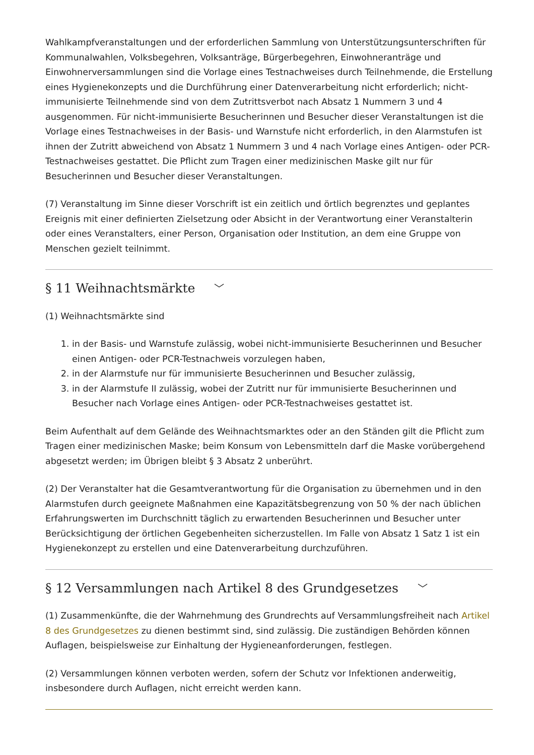Wahlkampfveranstaltungen und der erforderlichen Sammlung von Unterstützungsunterschriften für Kommunalwahlen, Volksbegehren, Volksanträge, Bürgerbegehren, Einwohneranträge und Einwohnerversammlungen sind die Vorlage eines Testnachweises durch Teilnehmende, die Erstellung eines Hygienekonzepts und die Durchführung einer Datenverarbeitung nicht erforderlich; nicht-immunisierte Teilnehmende sind von dem Zutrittsverbot nach Absatz 1 Nummern 3 und 4 ausgenommen. Für nicht-immunisierte Besucherinnen und Besucher dieser Veranstaltungen ist die Vorlage eines Testnachweises in der Basis- und Warnstufe nicht erforderlich, in den Alarmstufen ist ihnen der Zutritt abweichend von Absatz 1 Nummern 3 und 4 nach Vorlage eines Antigen- oder PCR-Testnachweises gestattet. Die Pflicht zum Tragen einer medizinischen Maske gilt nur für Besucherinnen und Besucher dieser Veranstaltungen.
(7) Veranstaltung im Sinne dieser Vorschrift ist ein zeitlich und örtlich begrenztes und geplantes Ereignis mit einer definierten Zielsetzung oder Absicht in der Verantwortung einer Veranstalterin oder eines Veranstalters, einer Person, Organisation oder Institution, an dem eine Gruppe von Menschen gezielt teilnimmt.
§ 11 Weihnachtsmärkte ﹀
(1) Weihnachtsmärkte sind
1. in der Basis- und Warnstufe zulässig, wobei nicht-immunisierte Besucherinnen und Besucher einen Antigen- oder PCR-Testnachweis vorzulegen haben,
2. in der Alarmstufe nur für immunisierte Besucherinnen und Besucher zulässig,
3. in der Alarmstufe II zulässig, wobei der Zutritt nur für immunisierte Besucherinnen und Besucher nach Vorlage eines Antigen- oder PCR-Testnachweises gestattet ist.
Beim Aufenthalt auf dem Gelände des Weihnachtsmarktes oder an den Ständen gilt die Pflicht zum Tragen einer medizinischen Maske; beim Konsum von Lebensmitteln darf die Maske vorübergehend abgesetzt werden; im Übrigen bleibt § 3 Absatz 2 unberührt.
(2) Der Veranstalter hat die Gesamtverantwortung für die Organisation zu übernehmen und in den Alarmstufen durch geeignete Maßnahmen eine Kapazitätsbegrenzung von 50 % der nach üblichen Erfahrungswerten im Durchschnitt täglich zu erwartenden Besucherinnen und Besucher unter Berücksichtigung der örtlichen Gegebenheiten sicherzustellen. Im Falle von Absatz 1 Satz 1 ist ein Hygienekonzept zu erstellen und eine Datenverarbeitung durchzuführen.
§ 12 Versammlungen nach Artikel 8 des Grundgesetzes ﹀
(1) Zusammenkünfte, die der Wahrnehmung des Grundrechts auf Versammlungsfreiheit nach Artikel 8 des Grundgesetzes zu dienen bestimmt sind, sind zulässig. Die zuständigen Behörden können Auflagen, beispielsweise zur Einhaltung der Hygieneanforderungen, festlegen.
(2) Versammlungen können verboten werden, sofern der Schutz vor Infektionen anderweitig, insbesondere durch Auflagen, nicht erreicht werden kann.